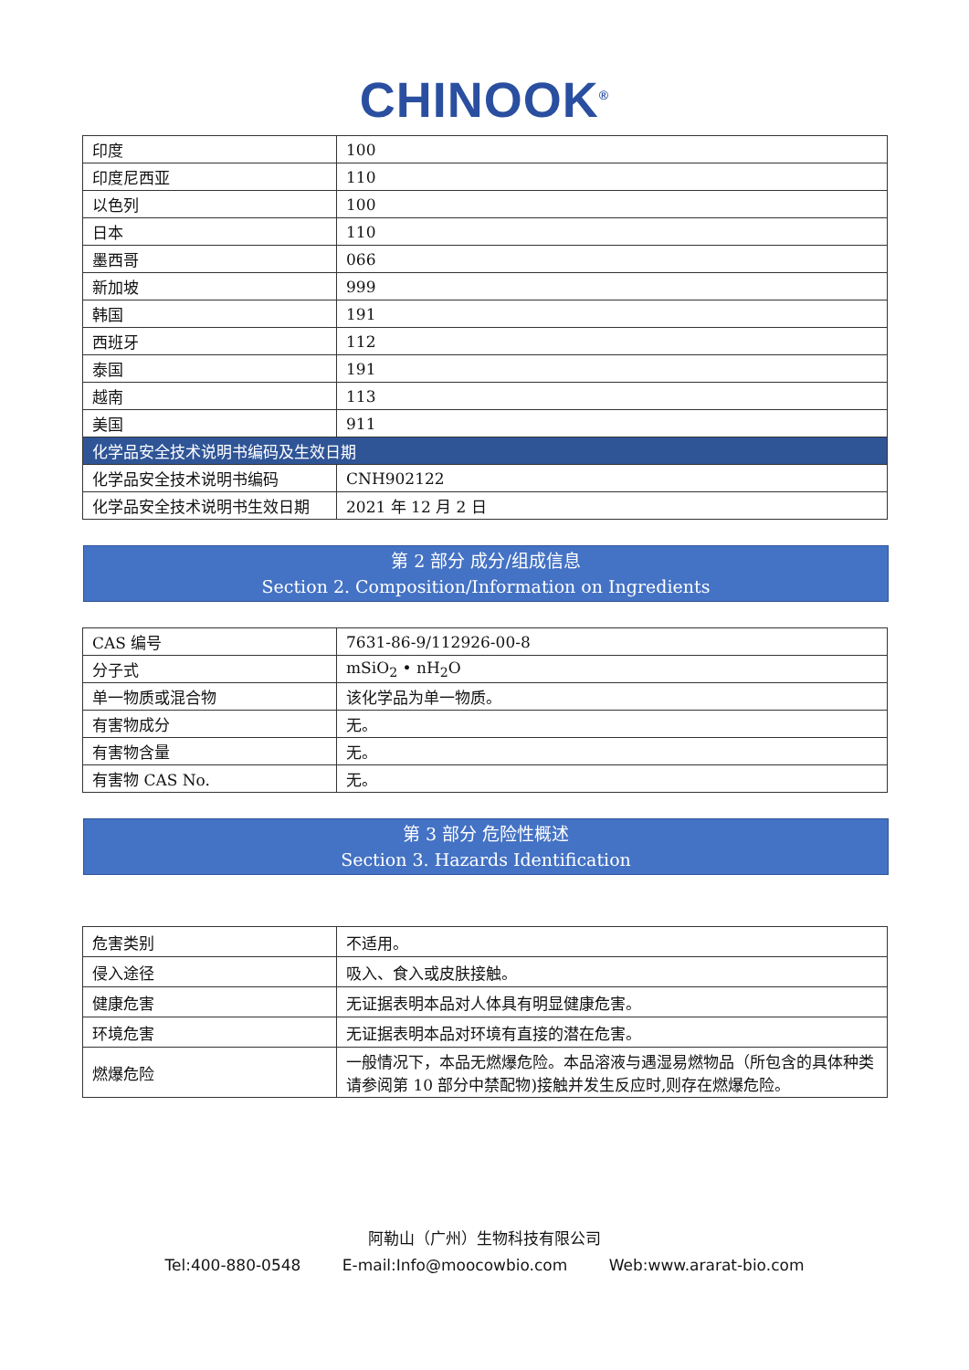CHINOOK<sup>®</sup>
| 印度 | 100 |
| 印度尼西亚 | 110 |
| 以色列 | 100 |
| 日本 | 110 |
| 墨西哥 | 066 |
| 新加坡 | 999 |
| 韩国 | 191 |
| 西班牙 | 112 |
| 泰国 | 191 |
| 越南 | 113 |
| 美国 | 911 |
| 化学品安全技术说明书编码及生效日期 | |
| 化学品安全技术说明书编码 | CNH902122 |
| 化学品安全技术说明书生效日期 | 2021 年 12 月 2 日 |
第 2 部分 成分/组成信息
Section 2. Composition/Information on Ingredients
| CAS 编号 | 7631-86-9/112926-00-8 |
| 分子式 | mSiO<sub>2</sub> • nH<sub>2</sub>O |
| 单一物质或混合物 | 该化学品为单一物质。 |
| 有害物成分 | 无。 |
| 有害物含量 | 无。 |
| 有害物 CAS No. | 无。 |
第 3 部分 危险性概述
Section 3. Hazards Identification
| 危害类别 | 不适用。 |
| 侵入途径 | 吸入、食入或皮肤接触。 |
| 健康危害 | 无证据表明本品对人体具有明显健康危害。 |
| 环境危害 | 无证据表明本品对环境有直接的潜在危害。 |
| 燃爆危险 | 一般情况下，本品无燃爆危险。本品溶液与遇湿易燃物品（所包含的具体种类请参阅第 10 部分中禁配物)接触并发生反应时,则存在燃爆危险。 |
阿勒山（广州）生物科技有限公司
Tel:400-880-0548 E-mail:Info@moocowbio.com Web:www.ararat-bio.com